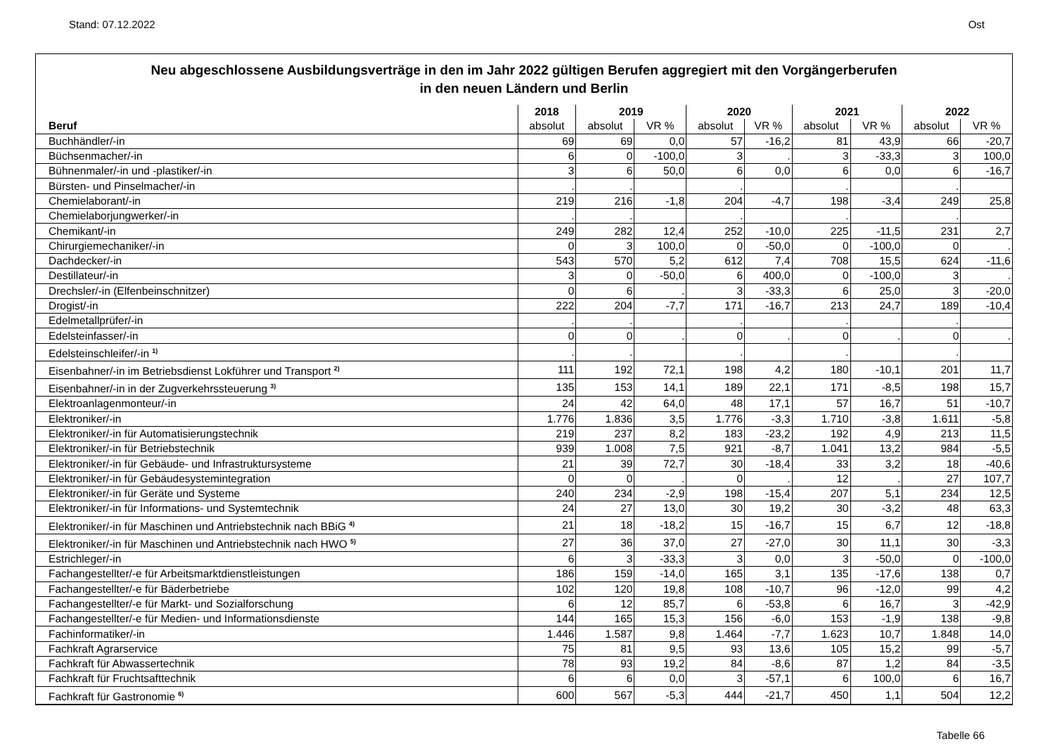Stand: 07.12.2022 Ost
Neu abgeschlossene Ausbildungsverträge in den im Jahr 2022 gültigen Berufen aggregiert mit den Vorgängerberufen
in den neuen Ländern und Berlin
| | 2018 | 2019 | | 2020 | | 2021 | | 2022 | |
| --- | --- | --- | --- | --- | --- | --- | --- | --- | --- |
| Beruf | absolut | absolut | VR % | absolut | VR % | absolut | VR % | absolut | VR % |
| Buchhändler/-in | 69 | 69 | 0,0 | 57 | -16,2 | 81 | 43,9 | 66 | -20,7 |
| Büchsenmacher/-in | 6 | 0 | -100,0 | 3 | . | 3 | -33,3 | 3 | 100,0 |
| Bühnenmaler/-in und -plastiker/-in | 3 | 6 | 50,0 | 6 | 0,0 | 6 | 0,0 | 6 | -16,7 |
| Bürsten- und Pinselmacher/-in | . | . | | . | | . | | . | |
| Chemielaborant/-in | 219 | 216 | -1,8 | 204 | -4,7 | 198 | -3,4 | 249 | 25,8 |
| Chemielaborjungwerker/-in | . | . | | . | | . | | . | |
| Chemikant/-in | 249 | 282 | 12,4 | 252 | -10,0 | 225 | -11,5 | 231 | 2,7 |
| Chirurgiemechaniker/-in | 0 | 3 | 100,0 | 0 | -50,0 | 0 | -100,0 | 0 | . |
| Dachdecker/-in | 543 | 570 | 5,2 | 612 | 7,4 | 708 | 15,5 | 624 | -11,6 |
| Destillateur/-in | 3 | 0 | -50,0 | 6 | 400,0 | 0 | -100,0 | 3 | . |
| Drechsler/-in (Elfenbeinschnitzer) | 0 | 6 | . | 3 | -33,3 | 6 | 25,0 | 3 | -20,0 |
| Drogist/-in | 222 | 204 | -7,7 | 171 | -16,7 | 213 | 24,7 | 189 | -10,4 |
| Edelmetallprüfer/-in | . | . | | . | | . | | . | |
| Edelsteinfasser/-in | 0 | 0 | . | 0 | . | 0 | . | 0 | . |
| Edelsteinschleifer/-in <sup>1)</sup> | . | . | | . | | . | | . | |
| Eisenbahner/-in im Betriebsdienst Lokführer und Transport <sup>2)</sup> | 111 | 192 | 72,1 | 198 | 4,2 | 180 | -10,1 | 201 | 11,7 |
| Eisenbahner/-in in der Zugverkehrssteuerung <sup>3)</sup> | 135 | 153 | 14,1 | 189 | 22,1 | 171 | -8,5 | 198 | 15,7 |
| Elektroanlagenmonteur/-in | 24 | 42 | 64,0 | 48 | 17,1 | 57 | 16,7 | 51 | -10,7 |
| Elektroniker/-in | 1.776 | 1.836 | 3,5 | 1.776 | -3,3 | 1.710 | -3,8 | 1.611 | -5,8 |
| Elektroniker/-in für Automatisierungstechnik | 219 | 237 | 8,2 | 183 | -23,2 | 192 | 4,9 | 213 | 11,5 |
| Elektroniker/-in für Betriebstechnik | 939 | 1.008 | 7,5 | 921 | -8,7 | 1.041 | 13,2 | 984 | -5,5 |
| Elektroniker/-in für Gebäude- und Infrastruktursysteme | 21 | 39 | 72,7 | 30 | -18,4 | 33 | 3,2 | 18 | -40,6 |
| Elektroniker/-in für Gebäudesystemintegration | 0 | 0 | . | 0 | . | 12 | . | 27 | 107,7 |
| Elektroniker/-in für Geräte und Systeme | 240 | 234 | -2,9 | 198 | -15,4 | 207 | 5,1 | 234 | 12,5 |
| Elektroniker/-in für Informations- und Systemtechnik | 24 | 27 | 13,0 | 30 | 19,2 | 30 | -3,2 | 48 | 63,3 |
| Elektroniker/-in für Maschinen und Antriebstechnik nach BBiG <sup>4)</sup> | 21 | 18 | -18,2 | 15 | -16,7 | 15 | 6,7 | 12 | -18,8 |
| Elektroniker/-in für Maschinen und Antriebstechnik nach HWO <sup>5)</sup> | 27 | 36 | 37,0 | 27 | -27,0 | 30 | 11,1 | 30 | -3,3 |
| Estrichleger/-in | 6 | 3 | -33,3 | 3 | 0,0 | 3 | -50,0 | 0 | -100,0 |
| Fachangestellter/-e für Arbeitsmarktdienstleistungen | 186 | 159 | -14,0 | 165 | 3,1 | 135 | -17,6 | 138 | 0,7 |
| Fachangestellter/-e für Bäderbetriebe | 102 | 120 | 19,8 | 108 | -10,7 | 96 | -12,0 | 99 | 4,2 |
| Fachangestellter/-e für Markt- und Sozialforschung | 6 | 12 | 85,7 | 6 | -53,8 | 6 | 16,7 | 3 | -42,9 |
| Fachangestellter/-e für Medien- und Informationsdienste | 144 | 165 | 15,3 | 156 | -6,0 | 153 | -1,9 | 138 | -9,8 |
| Fachinformatiker/-in | 1.446 | 1.587 | 9,8 | 1.464 | -7,7 | 1.623 | 10,7 | 1.848 | 14,0 |
| Fachkraft Agrarservice | 75 | 81 | 9,5 | 93 | 13,6 | 105 | 15,2 | 99 | -5,7 |
| Fachkraft für Abwassertechnik | 78 | 93 | 19,2 | 84 | -8,6 | 87 | 1,2 | 84 | -3,5 |
| Fachkraft für Fruchtsafttechnik | 6 | 6 | 0,0 | 3 | -57,1 | 6 | 100,0 | 6 | 16,7 |
| Fachkraft für Gastronomie <sup>6)</sup> | 600 | 567 | -5,3 | 444 | -21,7 | 450 | 1,1 | 504 | 12,2 |
Tabelle 66